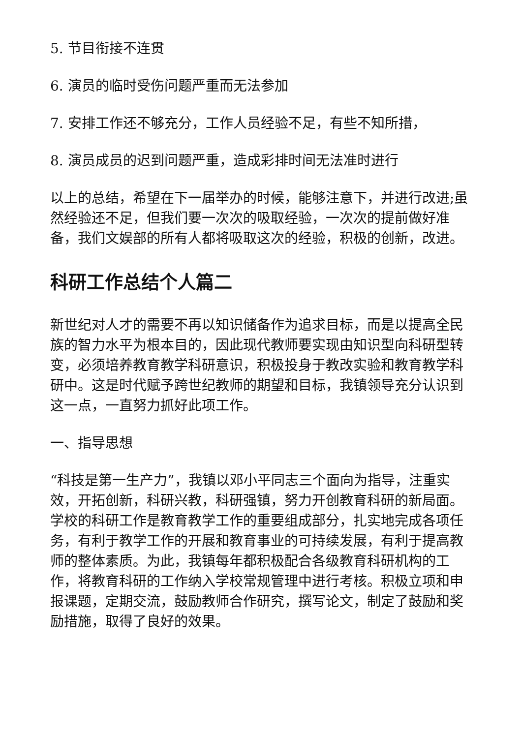5. 节目衔接不连贯
6. 演员的临时受伤问题严重而无法参加
7. 安排工作还不够充分，工作人员经验不足，有些不知所措，
8. 演员成员的迟到问题严重，造成彩排时间无法准时进行
以上的总结，希望在下一届举办的时候，能够注意下，并进行改进;虽然经验还不足，但我们要一次次的吸取经验，一次次的提前做好准备，我们文娱部的所有人都将吸取这次的经验，积极的创新，改进。
科研工作总结个人篇二
新世纪对人才的需要不再以知识储备作为追求目标，而是以提高全民族的智力水平为根本目的，因此现代教师要实现由知识型向科研型转变，必须培养教育教学科研意识，积极投身于教改实验和教育教学科研中。这是时代赋予跨世纪教师的期望和目标，我镇领导充分认识到这一点，一直努力抓好此项工作。
一、指导思想
“科技是第一生产力”，我镇以邓小平同志三个面向为指导，注重实效，开拓创新，科研兴教，科研强镇，努力开创教育科研的新局面。学校的科研工作是教育教学工作的重要组成部分，扎实地完成各项任务，有利于教学工作的开展和教育事业的可持续发展，有利于提高教师的整体素质。为此，我镇每年都积极配合各级教育科研机构的工作，将教育科研的工作纳入学校常规管理中进行考核。积极立项和申报课题，定期交流，鼓励教师合作研究，撰写论文，制定了鼓励和奖励措施，取得了良好的效果。